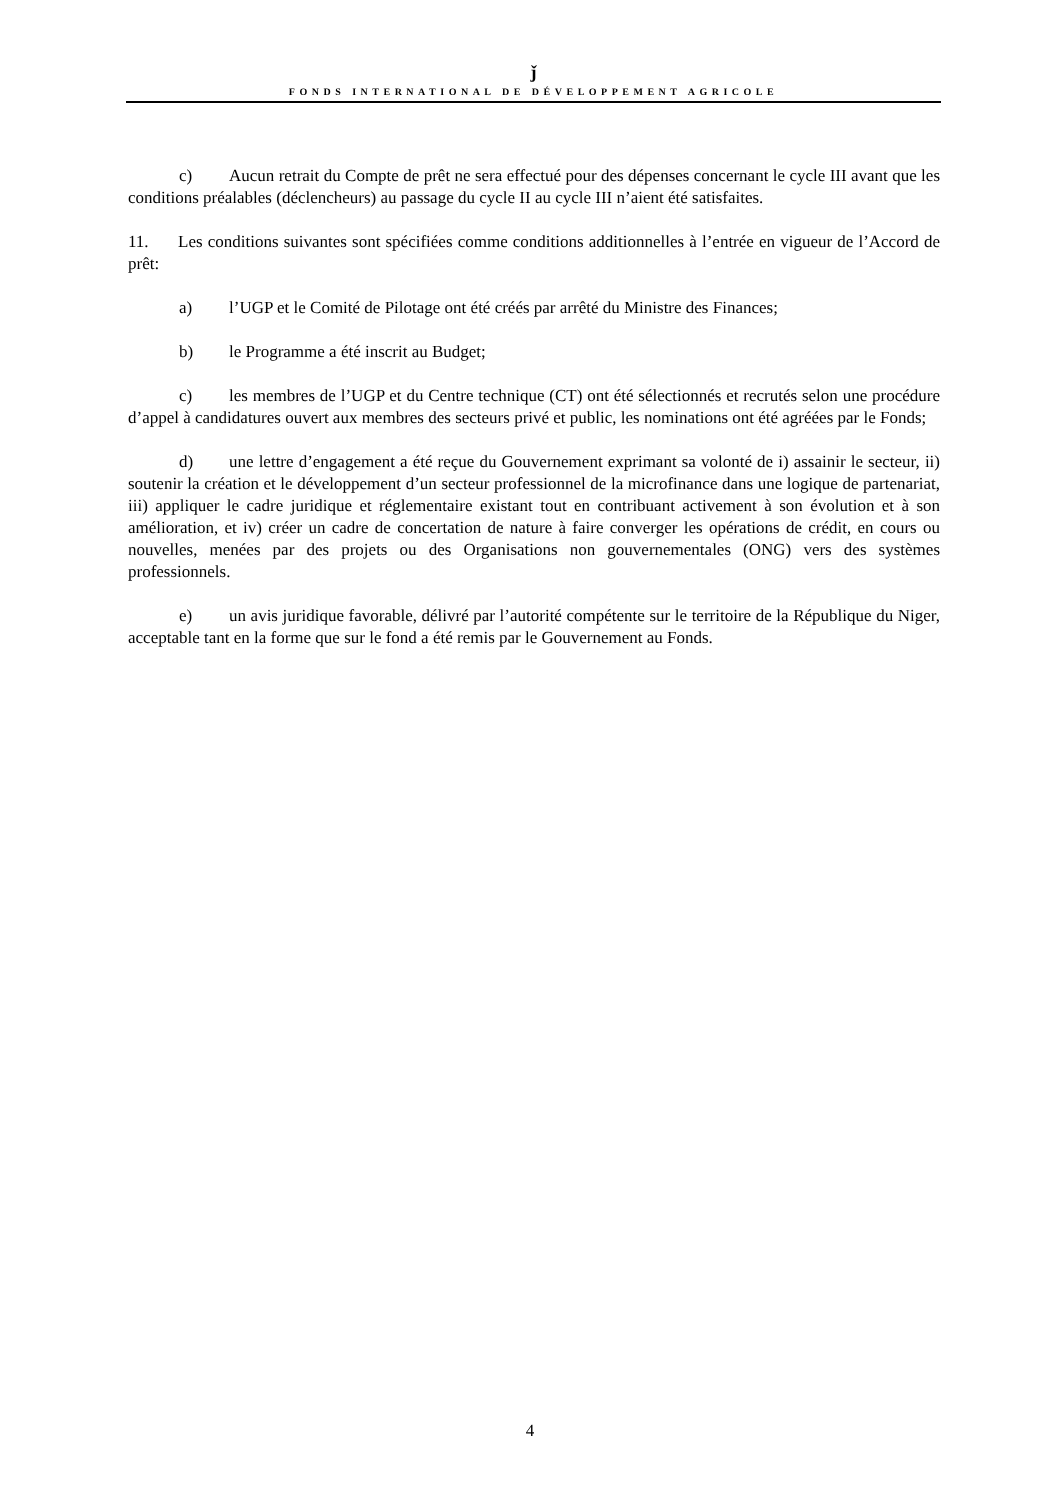ǰ
FONDS INTERNATIONAL DE DÉVELOPPEMENT AGRICOLE
c) Aucun retrait du Compte de prêt ne sera effectué pour des dépenses concernant le cycle III avant que les conditions préalables (déclencheurs) au passage du cycle II au cycle III n’aient été satisfaites.
11. Les conditions suivantes sont spécifiées comme conditions additionnelles à l’entrée en vigueur de l’Accord de prêt:
a) l’UGP et le Comité de Pilotage ont été créés par arrêté du Ministre des Finances;
b) le Programme a été inscrit au Budget;
c) les membres de l’UGP et du Centre technique (CT) ont été sélectionnés et recrutés selon une procédure d’appel à candidatures ouvert aux membres des secteurs privé et public, les nominations ont été agréées par le Fonds;
d) une lettre d’engagement a été reçue du Gouvernement exprimant sa volonté de i) assainir le secteur, ii) soutenir la création et le développement d’un secteur professionnel de la microfinance dans une logique de partenariat, iii) appliquer le cadre juridique et réglementaire existant tout en contribuant activement à son évolution et à son amélioration, et iv) créer un cadre de concertation de nature à faire converger les opérations de crédit, en cours ou nouvelles, menées par des projets ou des Organisations non gouvernementales (ONG) vers des systèmes professionnels.
e) un avis juridique favorable, délivré par l’autorité compétente sur le territoire de la République du Niger, acceptable tant en la forme que sur le fond a été remis par le Gouvernement au Fonds.
4